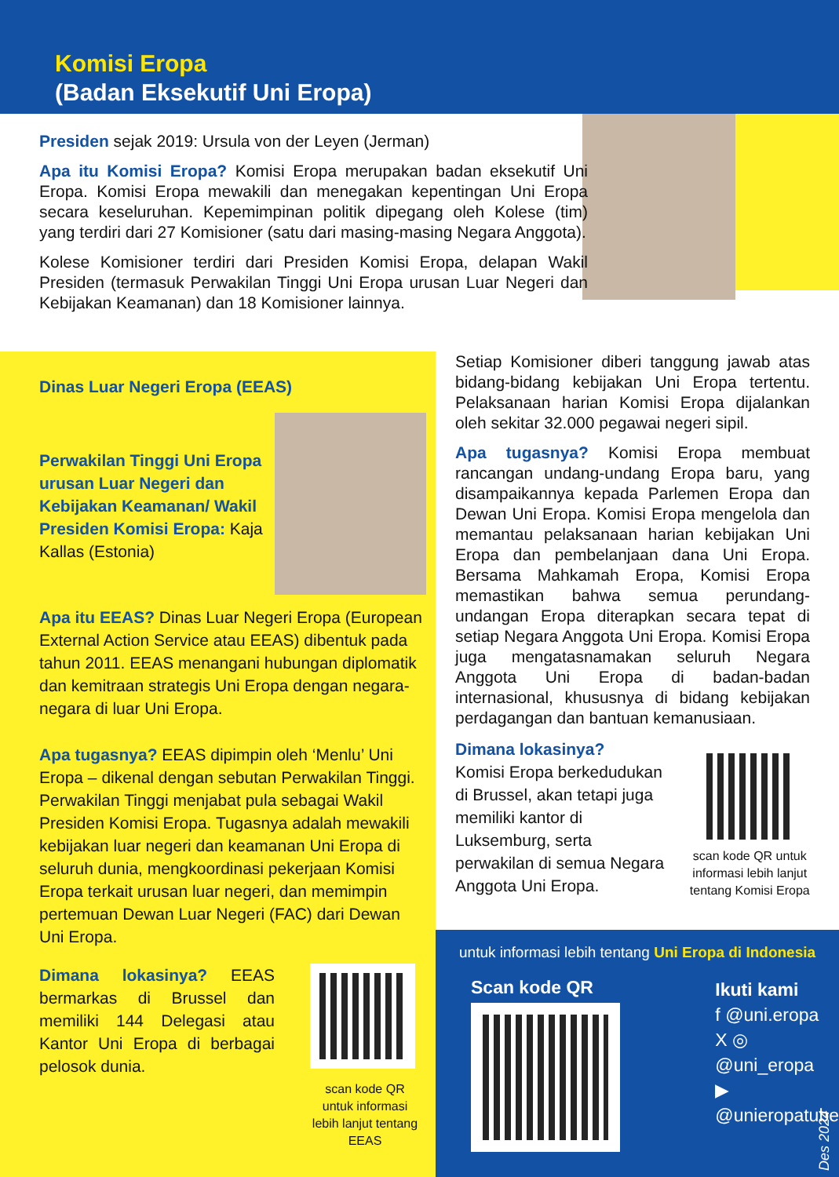Komisi Eropa
(Badan Eksekutif Uni Eropa)
Presiden sejak 2019: Ursula von der Leyen (Jerman)
Apa itu Komisi Eropa? Komisi Eropa merupakan badan eksekutif Uni Eropa. Komisi Eropa mewakili dan menegakan kepentingan Uni Eropa secara keseluruhan. Kepemimpinan politik dipegang oleh Kolese (tim) yang terdiri dari 27 Komisioner (satu dari masing-masing Negara Anggota).
Kolese Komisioner terdiri dari Presiden Komisi Eropa, delapan Wakil Presiden (termasuk Perwakilan Tinggi Uni Eropa urusan Luar Negeri dan Kebijakan Keamanan) dan 18 Komisioner lainnya.
Dinas Luar Negeri Eropa (EEAS)
Perwakilan Tinggi Uni Eropa urusan Luar Negeri dan Kebijakan Keamanan/ Wakil Presiden Komisi Eropa: Kaja Kallas (Estonia)
Apa itu EEAS? Dinas Luar Negeri Eropa (European External Action Service atau EEAS) dibentuk pada tahun 2011. EEAS menangani hubungan diplomatik dan kemitraan strategis Uni Eropa dengan negara-negara di luar Uni Eropa.
Apa tugasnya? EEAS dipimpin oleh ‘Menlu’ Uni Eropa – dikenal dengan sebutan Perwakilan Tinggi. Perwakilan Tinggi menjabat pula sebagai Wakil Presiden Komisi Eropa. Tugasnya adalah mewakili kebijakan luar negeri dan keamanan Uni Eropa di seluruh dunia, mengkoordinasi pekerjaan Komisi Eropa terkait urusan luar negeri, dan memimpin pertemuan Dewan Luar Negeri (FAC) dari Dewan Uni Eropa.
Dimana lokasinya? EEAS bermarkas di Brussel dan memiliki 144 Delegasi atau Kantor Uni Eropa di berbagai pelosok dunia.
scan kode QR untuk informasi lebih lanjut tentang EEAS
Setiap Komisioner diberi tanggung jawab atas bidang-bidang kebijakan Uni Eropa tertentu. Pelaksanaan harian Komisi Eropa dijalankan oleh sekitar 32.000 pegawai negeri sipil.
Apa tugasnya? Komisi Eropa membuat rancangan undang-undang Eropa baru, yang disampaikannya kepada Parlemen Eropa dan Dewan Uni Eropa. Komisi Eropa mengelola dan memantau pelaksanaan harian kebijakan Uni Eropa dan pembelanjaan dana Uni Eropa. Bersama Mahkamah Eropa, Komisi Eropa memastikan bahwa semua perundang-undangan Eropa diterapkan secara tepat di setiap Negara Anggota Uni Eropa. Komisi Eropa juga mengatasnamakan seluruh Negara Anggota Uni Eropa di badan-badan internasional, khususnya di bidang kebijakan perdagangan dan bantuan kemanusiaan.
Dimana lokasinya?
Komisi Eropa berkedudukan di Brussel, akan tetapi juga memiliki kantor di Luksemburg, serta perwakilan di semua Negara Anggota Uni Eropa.
scan kode QR untuk informasi lebih lanjut tentang Komisi Eropa
untuk informasi lebih tentang Uni Eropa di Indonesia
Scan kode QR
Ikuti kami
f @uni.eropa
X ◎ @uni_eropa
▶ @unieropatube
Des 2024